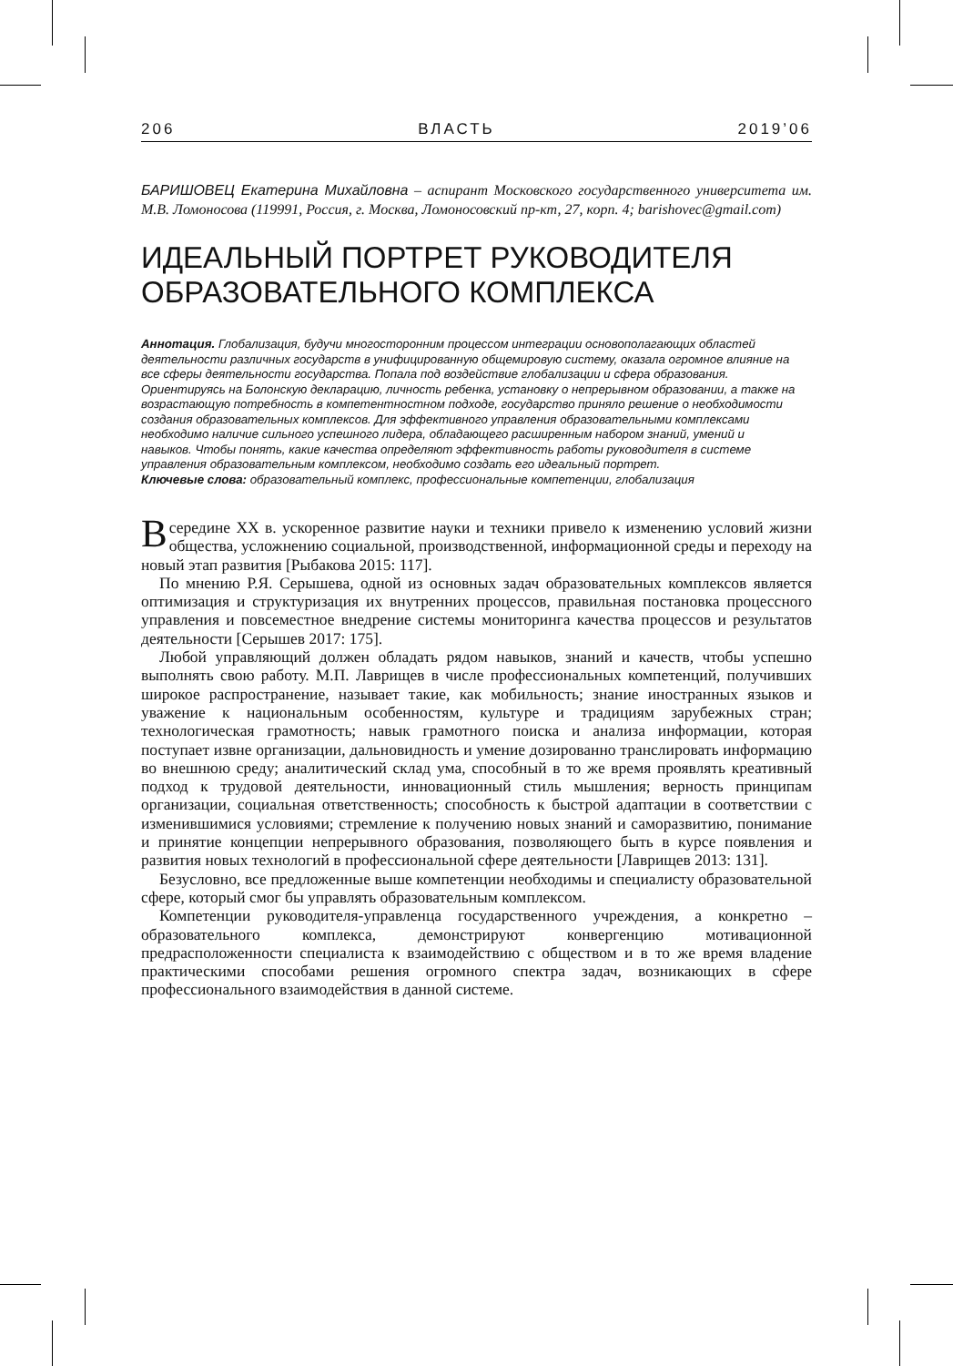206 ВЛАСТЬ 2019’06
БАРИШОВЕЦ Екатерина Михайловна – аспирант Московского государственного университета им. М.В. Ломоносова (119991, Россия, г. Москва, Ломоносовский пр-кт, 27, корп. 4; barishovec@gmail.com)
ИДЕАЛЬНЫЙ ПОРТРЕТ РУКОВОДИТЕЛЯ ОБРАЗОВАТЕЛЬНОГО КОМПЛЕКСА
Аннотация. Глобализация, будучи многосторонним процессом интеграции основополагающих областей деятельности различных государств в унифицированную общемировую систему, оказала огромное влияние на все сферы деятельности государства. Попала под воздействие глобализации и сфера образования. Ориентируясь на Болонскую декларацию, личность ребенка, установку о непрерывном образовании, а также на возрастающую потребность в компетентностном подходе, государство приняло решение о необходимости создания образовательных комплексов. Для эффективного управления образовательными комплексами необходимо наличие сильного успешного лидера, обладающего расширенным набором знаний, умений и навыков. Чтобы понять, какие качества определяют эффективность работы руководителя в системе управления образовательным комплексом, необходимо создать его идеальный портрет.
Ключевые слова: образовательный комплекс, профессиональные компетенции, глобализация
Всередине XX в. ускоренное развитие науки и техники привело к изменению условий жизни общества, усложнению социальной, производственной, информационной среды и переходу на новый этап развития [Рыбакова 2015: 117].
По мнению Р.Я. Серышева, одной из основных задач образовательных комплексов является оптимизация и структуризация их внутренних процессов, правильная постановка процессного управления и повсеместное внедрение системы мониторинга качества процессов и результатов деятельности [Серышев 2017: 175].
Любой управляющий должен обладать рядом навыков, знаний и качеств, чтобы успешно выполнять свою работу. М.П. Лаврищев в числе профессиональных компетенций, получивших широкое распространение, называет такие, как мобильность; знание иностранных языков и уважение к национальным особенностям, культуре и традициям зарубежных стран; технологическая грамотность; навык грамотного поиска и анализа информации, которая поступает извне организации, дальновидность и умение дозированно транслировать информацию во внешнюю среду; аналитический склад ума, способный в то же время проявлять креативный подход к трудовой деятельности, инновационный стиль мышления; верность принципам организации, социальная ответственность; способность к быстрой адаптации в соответствии с изменившимися условиями; стремление к получению новых знаний и саморазвитию, понимание и принятие концепции непрерывного образования, позволяющего быть в курсе появления и развития новых технологий в профессиональной сфере деятельности [Лаврищев 2013: 131].
Безусловно, все предложенные выше компетенции необходимы и специалисту образовательной сфере, который смог бы управлять образовательным комплексом.
Компетенции руководителя-управленца государственного учреждения, а конкретно – образовательного комплекса, демонстрируют конвергенцию мотивационной предрасположенности специалиста к взаимодействию с обществом и в то же время владение практическими способами решения огромного спектра задач, возникающих в сфере профессионального взаимодействия в данной системе.